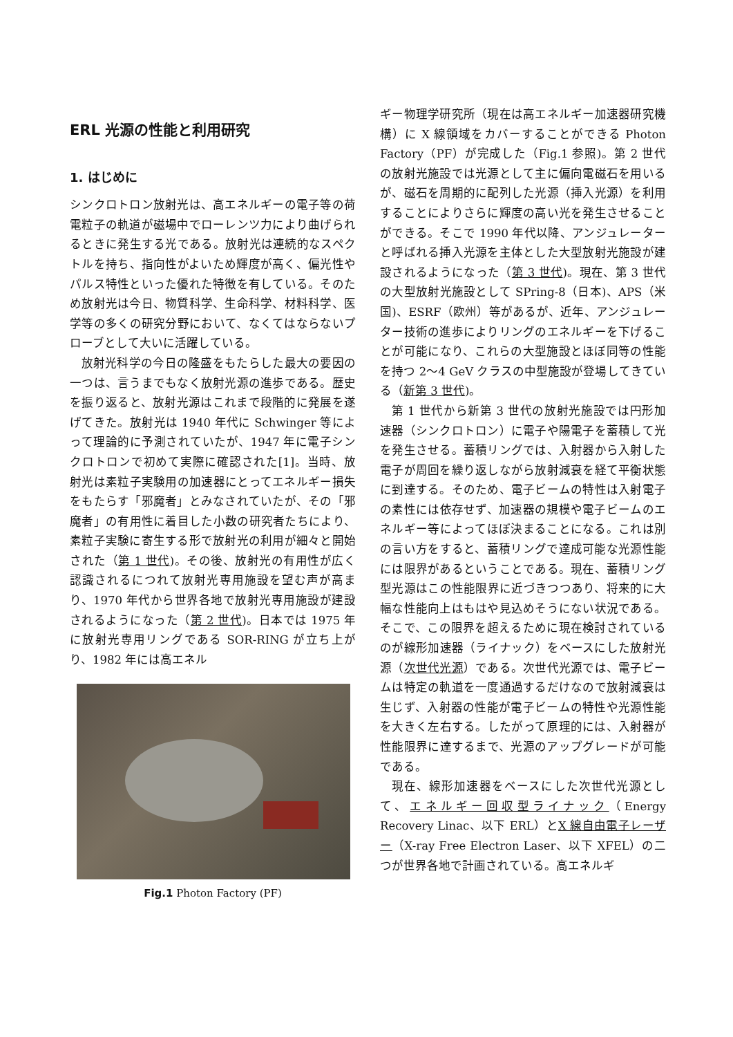ERL 光源の性能と利用研究
1. はじめに
シンクロトロン放射光は、高エネルギーの電子等の荷電粒子の軌道が磁場中でローレンツ力により曲げられるときに発生する光である。放射光は連続的なスペクトルを持ち、指向性がよいため輝度が高く、偏光性やパルス特性といった優れた特徴を有している。そのため放射光は今日、物質科学、生命科学、材料科学、医学等の多くの研究分野において、なくてはならないプローブとして大いに活躍している。
放射光科学の今日の隆盛をもたらした最大の要因の一つは、言うまでもなく放射光源の進歩である。歴史を振り返ると、放射光源はこれまで段階的に発展を遂げてきた。放射光は 1940 年代に Schwinger 等によって理論的に予測されていたが、1947 年に電子シンクロトロンで初めて実際に確認された[1]。当時、放射光は素粒子実験用の加速器にとってエネルギー損失をもたらす「邪魔者」とみなされていたが、その「邪魔者」の有用性に着目した小数の研究者たちにより、素粒子実験に寄生する形で放射光の利用が細々と開始された（第 1 世代)。その後、放射光の有用性が広く認識されるにつれて放射光専用施設を望む声が高まり、1970 年代から世界各地で放射光専用施設が建設されるようになった（第 2 世代)。日本では 1975 年に放射光専用リングである SOR-RING が立ち上がり、1982 年には高エネル
Fig.1 Photon Factory (PF)
ギー物理学研究所（現在は高エネルギー加速器研究機構）に X 線領域をカバーすることができる Photon Factory（PF）が完成した（Fig.1 参照)。第 2 世代の放射光施設では光源として主に偏向電磁石を用いるが、磁石を周期的に配列した光源（挿入光源）を利用することによりさらに輝度の高い光を発生させることができる。そこで 1990 年代以降、アンジュレーターと呼ばれる挿入光源を主体とした大型放射光施設が建設されるようになった（第 3 世代)。現在、第 3 世代の大型放射光施設として SPring-8（日本)、APS（米国)、ESRF（欧州）等があるが、近年、アンジュレーター技術の進歩によりリングのエネルギーを下げることが可能になり、これらの大型施設とほぼ同等の性能を持つ 2〜4 GeV クラスの中型施設が登場してきている（新第 3 世代)。
第 1 世代から新第 3 世代の放射光施設では円形加速器（シンクロトロン）に電子や陽電子を蓄積して光を発生させる。蓄積リングでは、入射器から入射した電子が周回を繰り返しながら放射減衰を経て平衡状態に到達する。そのため、電子ビームの特性は入射電子の素性には依存せず、加速器の規模や電子ビームのエネルギー等によってほぼ決まることになる。これは別の言い方をすると、蓄積リングで達成可能な光源性能には限界があるということである。現在、蓄積リング型光源はこの性能限界に近づきつつあり、将来的に大幅な性能向上はもはや見込めそうにない状況である。そこで、この限界を超えるために現在検討されているのが線形加速器（ライナック）をベースにした放射光源（次世代光源）である。次世代光源では、電子ビームは特定の軌道を一度通過するだけなので放射減衰は生じず、入射器の性能が電子ビームの特性や光源性能を大きく左右する。したがって原理的には、入射器が性能限界に達するまで、光源のアップグレードが可能である。
現在、線形加速器をベースにした次世代光源として、エネルギー回収型ライナック（Energy Recovery Linac、以下 ERL）とX 線自由電子レーザー（X-ray Free Electron Laser、以下 XFEL）の二つが世界各地で計画されている。高エネルギ